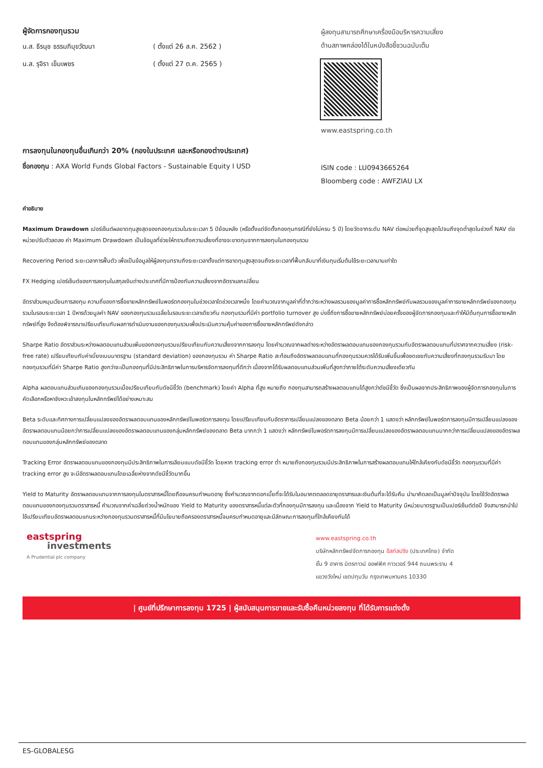ผู้จัดการกองทุนรวม
น.ส. ธีรนุช ธรรมภิมุขวัฒนา ( ตั้งแต่ 26 ส.ค. 2562 )
น.ส. รุจิรา เข็มเพชร ( ตั้งแต่ 27 ต.ค. 2565 )
ผู้ลงทุนสามารถศึกษาเครื่องมือบริหารความเสี่ยง
ด้านสภาพคล่องได้ในหนังสือชี้ชวนฉบับเต็ม
www.eastspring.co.th
การลงทุนในกองทุนอื่นเกินกว่า 20% (กองในประเทศ และหรือกองต่างประเทศ)
ชื่อกองทุน : AXA World Funds Global Factors - Sustainable Equity I USD
ISIN code : LU0943665264
Bloomberg code : AWFZIAU LX
คำอธิบาย
Maximum Drawdown เปอร์เซ็นต์ผลขาดทุนสูงสุดของกองทุนรวมในระยะเวลา 5 ปีย้อนหลัง (หรือตั้งแต่จัดตั้งกองทุนกรณีที่ยังไม่ครบ 5 ปี) โดยวัดจากระดับ NAV ต่อหน่วยที่จุดสูงสุดไปจนถึงจุดต่ำสุดในช่วงที่ NAV ต่อหน่วยปรับตัวลดลง ค่า Maximum Drawdown เป็นข้อมูลที่ช่วยให้ทราบถึงความเสี่ยงที่อาจจะขาดทุนจากการลงทุนในกองทุนรวม
Recovering Period ระยะเวลาการฟื้นตัว เพื่อเป็นข้อมูลให้ผู้ลงทุนทราบถึงระยะเวลาตั้งแต่การขาดทุนสูงสุดจนถึงระยะเวลาที่ฟื้นกลับมาที่เงินทุนเริ่มต้นใช้ระยะเวลานานเท่าใด
FX Hedging เปอร์เซ็นต์ของการลงทุนในสกุลเงินต่างประเทศที่มีการป้องกันความเสี่ยงจากอัตราแลกเปลี่ยน
อัตราส่วนหมุนเวียนการลงทุน ความถี่ของการซื้อขายหลักทรัพย์ในพอร์ตกองทุนในช่วงเวลาใดช่วงเวลาหนึ่ง โดยคำนวณจากมูลค่าที่ต่ำกว่าระหว่างผลรวมของมูลค่าการซื้อหลักทรัพย์กับผลรวมของมูลค่าการขายหลักทรัพย์ของกองทุนรวมในรอบระยะเวลา 1 ปีหารด้วยมูลค่า NAV ของกองทุนรวมเฉลี่ยในรอบระยะเวลาเดียวกัน กองทุนรวมที่มีค่า portfolio turnover สูง บ่งชี้ถึงการซื้อขายหลักทรัพย์บ่อยครั้งของผู้จัดการกองทุนและทำให้มีต้นทุนการซื้อขายหลักทรัพย์ที่สูง จึงต้องพิจารณาเปรียบเทียบกับผลการดำเนินงานของกองทุนรวมเพื่อประเมินความคุ้มค่าของการซื้อขายหลักทรัพย์ดังกล่าว
Sharpe Ratio อัตราส่วนระหว่างผลตอบแทนส่วนเพิ่มของกองทุนรวมเปรียบเทียบกับความเสี่ยงจากการลงทุน โดยคำนวณจากผลต่างระหว่างอัตราผลตอบแทนของกองทุนรวมกับอัตราผลตอบแทนที่ปราศจากความเสี่ยง (risk-free rate) เปรียบเทียบกับค่าเบี่ยงเบนมาตรฐาน (standard deviation) ของกองทุนรวม ค่า Sharpe Ratio สะท้อนถึงอัตราผลตอบแทนที่กองทุนรวมควรได้รับเพิ่มขึ้นเพื่อชดเชยกับความเสี่ยงที่กองทุนรวมรับมา โดยกองทุนรวมที่มีค่า Sharpe Ratio สูงกว่าจะเป็นกองทุนที่มีประสิทธิภาพในการบริหารจัดการลงทุนที่ดีกว่า เนื่องจากได้รับผลตอบแทนส่วนเพิ่มที่สูงกว่าภายใต้ระดับความเสี่ยงเดียวกัน
Alpha ผลตอบแทนส่วนเกินของกองทุนรวมเมื่อเปรียบเทียบกับดัชนีชี้วัด (benchmark) โดยค่า Alpha ที่สูง หมายถึง กองทุนสามารถสร้างผลตอบแทนได้สูงกว่าดัชนีชี้วัด ซึ่งเป็นผลจากประสิทธิภาพของผู้จัดการกองทุนในการคัดเลือกหรือหาจังหวะเข้าลงทุนในหลักทรัพย์ได้อย่างเหมาะสม
Beta ระดับและทิศทางการเปลี่ยนแปลงของอัตราผลตอบแทนของหลักทรัพย์ในพอร์ตการลงทุน โดยเปรียบเทียบกับอัตราการเปลี่ยนแปลงของตลาด Beta น้อยกว่า 1 แสดงว่า หลักทรัพย์ในพอร์ตการลงทุนมีการเปลี่ยนแปลงของอัตราผลตอบแทนน้อยกว่าการเปลี่ยนแปลงของอัตราผลตอบแทนของกลุ่มหลักทรัพย์ของตลาด Beta มากกว่า 1 แสดงว่า หลักทรัพย์ในพอร์ตการลงทุนมีการเปลี่ยนแปลงของอัตราผลตอบแทนมากกว่าการเปลี่ยนแปลงของอัตราผลตอบแทนของกลุ่มหลักทรัพย์ของตลาด
Tracking Error อัตราผลตอบแทนของกองทุนมีประสิทธิภาพในการเลียนแบบดัชนีชี้วัด โดยหาก tracking error ต่ำ หมายถึงกองทุนรวมมีประสิทธิภาพในการสร้างผลตอบแทนให้ใกล้เคียงกับดัชนีชี้วัด กองทุนรวมที่มีค่า tracking error สูง จะมีอัตราผลตอบแทนโดยเฉลี่ยห่างจากดัชนีชี้วัดมากขึ้น
Yield to Maturity อัตราผลตอบแทนจากการลงทุนในตราสารหนี้โดยถือจนครบกำหนดอายุ ซึ่งคำนวณจากดอกเบี้ยที่จะได้รับในอนาคตตลอดอายุตราสารและเงินต้นที่จะได้รับคืน นำมาคิดลดเป็นมูลค่าปัจจุบัน โดยใช้วัดอัตราผลตอบแทนของกองทุนรวมตราสารหนี้ คำนวณจากค่าเฉลี่ยถ่วงน้ำหนักของ Yield to Maturity ของตราสารหนี้แต่ละตัวที่กองทุนมีการลงทุน และเนื่องจาก Yield to Maturity มีหน่วยมาตรฐานเป็นเปอร์เซ็นต์ต่อปี จึงสามารถนำไปใช้เปรียบเทียบอัตราผลตอบแทนระหว่างกองทุนรวมตราสารหนี้ที่มีนโยบายถือครองตราสารหนี้จนครบกำหนดอายุและมีลักษณะการลงทุนที่ใกล้เคียงกันได้
eastspring
investments
A Prudential plc company
www.eastspring.co.th
บริษัทหลักทรัพย์จัดการกองทุน อีสท์สปริง (ประเทศไทย) จำกัด
ชั้น 9 อาคาร มิตรทาวน์ ออฟฟิศ ทาวเวอร์ 944 ถนนพระราม 4
แขวงวังใหม่ เขตปทุมวัน กรุงเทพมหานคร 10330
| ศูนย์ที่ปรึกษาการลงทุน 1725 | ผู้สนับสนุนการขายและรับซื้อคืนหน่วยลงทุน ที่ได้รับการแต่งตั้ง
ES-GLOBALESG